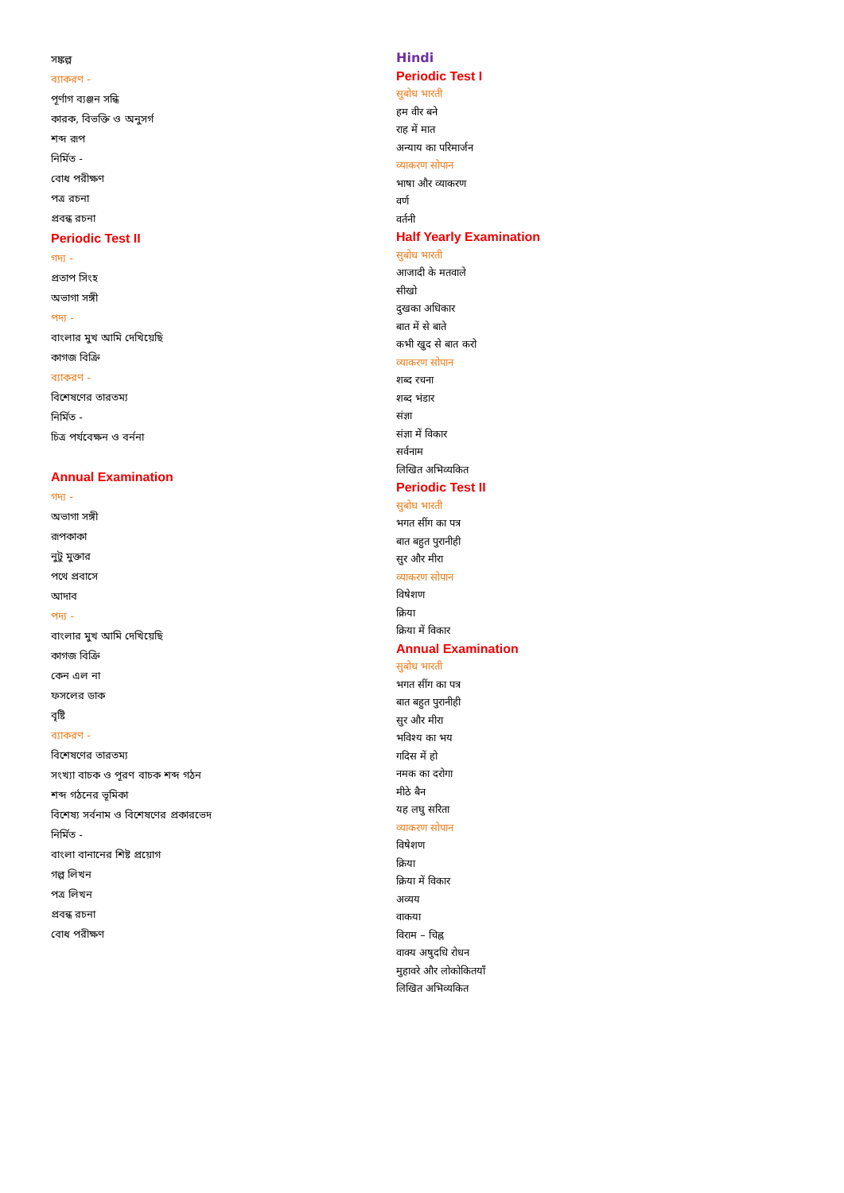সঙ্কল্প
ব্যাকরণ -
পূর্ণাগ ব্যঞ্জন সন্ধি
কারক, বিভক্তি ও অনুসর্গ
শব্দ রূপ
নির্মিত -
বোধ পরীক্ষণ
পত্র রচনা
প্রবন্ধ রচনা
Periodic Test II
গদ্য -
প্রতাপ সিংহ
অভাগা সঙ্গী
পদ্য -
বাংলার মুখ আমি দেখিয়েছি
কাগজ বিক্রি
ব্যাকরণ -
বিশেষণের তারতম্য
নির্মিত -
চিত্র পর্যবেক্ষন ও বর্ননা
Annual Examination
গদ্য -
অভাগা সঙ্গী
রূপকাকা
নুটু মুক্তার
পথে প্রবাসে
আদাব
পদ্য -
বাংলার মুখ আমি দেখিয়েছি
কাগজ বিক্রি
কেন এল না
ফসলের ডাক
বৃষ্টি
ব্যাকরণ -
বিশেষণের তারতম্য
সংখ্যা বাচক ও পূরণ বাচক শব্দ গঠন
শব্দ গঠনের ভূমিকা
বিশেষ্য সর্বনাম ও বিশেষণের প্রকারভেদ
নির্মিত -
বাংলা বানানের শিষ্ট প্রয়োগ
গল্প লিখন
পত্র লিখন
প্রবন্ধ রচনা
বোধ পরীক্ষণ
Hindi
Periodic Test I
सुबोध भारती
हम वीर बने
राह में मात
अन्याय का परिमार्जन
व्याकरण सोपान
भाषा और व्याकरण
वर्ण
वर्तनी
Half Yearly Examination
सुबोध भारती
आजादी के मतवाले
सीखो
दुखका अधिकार
बात में से बाते
कभी खुद से बात करो
व्याकरण सोपान
शब्द रचना
शब्द भंडार
संज्ञा
संज्ञा में विकार
सर्वनाम
लिखित अभिव्यकित
Periodic Test II
सुबोध भारती
भगत सींग का पत्र
बात बहुत पुरानीही
सुर और मीरा
व्याकरण सोपान
विषेशण
क्रिया
क्रिया में विकार
Annual Examination
सुबोध भारती
भगत सींग का पत्र
बात बहुत पुरानीही
सुर और मीरा
भविश्य का भय
गदिस में हो
नमक का दरोगा
मीठे बैन
यह लघु सरिता
व्याकरण सोपान
विषेशण
क्रिया
क्रिया में विकार
अव्यय
वाकया
विराम – चिह्न
वाक्य अषुदधि रोधन
मुहावरे और लोकोकितयाँ
लिखित अभिव्यकित